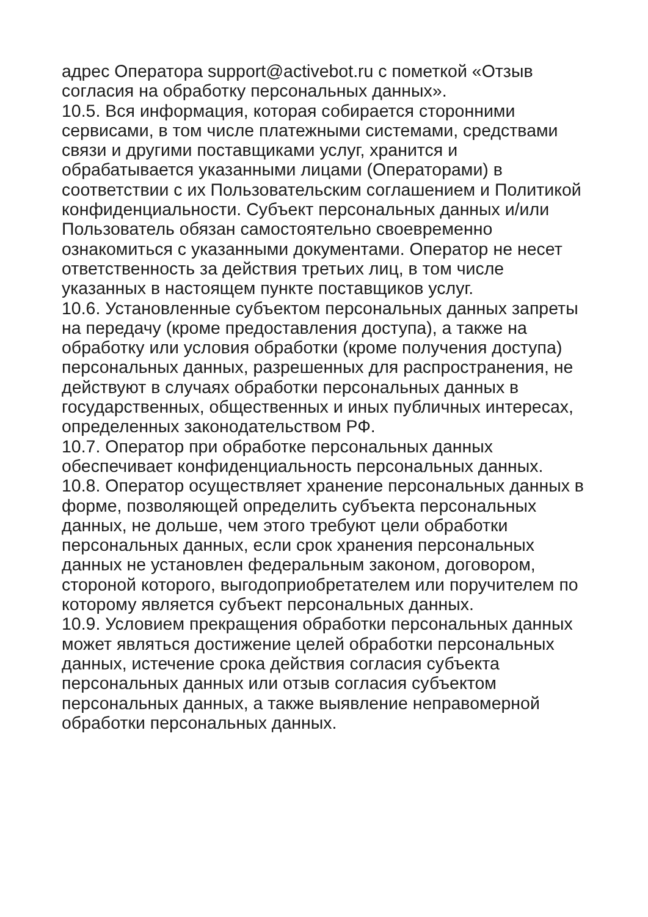адрес Оператора support@activebot.ru с пометкой «Отзыв
согласия на обработку персональных данных».
10.5. Вся информация, которая собирается сторонними
сервисами, в том числе платежными системами, средствами
связи и другими поставщиками услуг, хранится и
обрабатывается указанными лицами (Операторами) в
соответствии с их Пользовательским соглашением и Политикой
конфиденциальности. Субъект персональных данных и/или
Пользователь обязан самостоятельно своевременно
ознакомиться с указанными документами. Оператор не несет
ответственность за действия третьих лиц, в том числе
указанных в настоящем пункте поставщиков услуг.
10.6. Установленные субъектом персональных данных запреты
на передачу (кроме предоставления доступа), а также на
обработку или условия обработки (кроме получения доступа)
персональных данных, разрешенных для распространения, не
действуют в случаях обработки персональных данных в
государственных, общественных и иных публичных интересах,
определенных законодательством РФ.
10.7. Оператор при обработке персональных данных
обеспечивает конфиденциальность персональных данных.
10.8. Оператор осуществляет хранение персональных данных в
форме, позволяющей определить субъекта персональных
данных, не дольше, чем этого требуют цели обработки
персональных данных, если срок хранения персональных
данных не установлен федеральным законом, договором,
стороной которого, выгодоприобретателем или поручителем по
которому является субъект персональных данных.
10.9. Условием прекращения обработки персональных данных
может являться достижение целей обработки персональных
данных, истечение срока действия согласия субъекта
персональных данных или отзыв согласия субъектом
персональных данных, а также выявление неправомерной
обработки персональных данных.